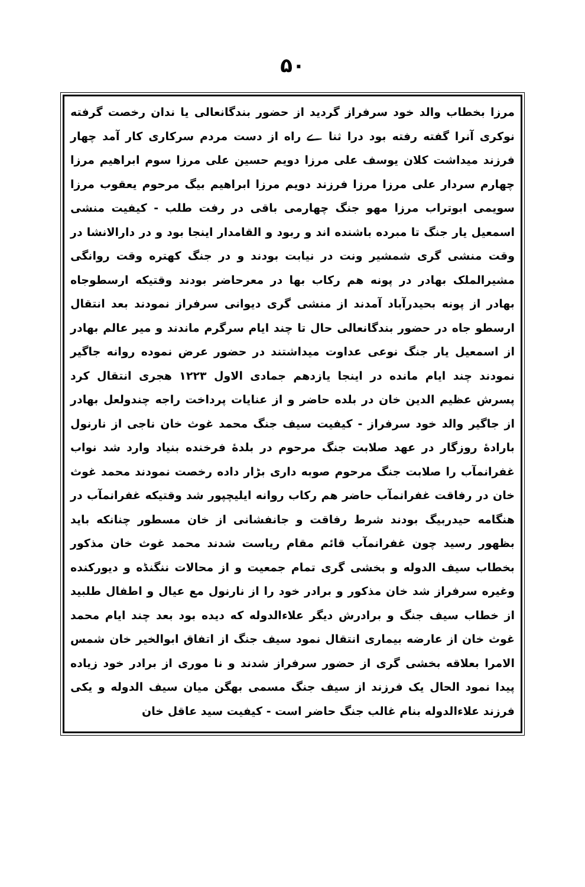۵۰
مرزا بخطاب والد خود سرفراز گردید از حضور بندگانعالی یا ندان رخصت گرفته نوکری آنرا گفته رفته بود درا ثنا ے راه از دست مردم سرکاری کار آمد چهار فرزند میداشت کلان یوسف علی مرزا دویم حسین علی مرزا سوم ابراهیم مرزا چهارم سردار علی مرزا مرزا فرزند دویم مرزا ابراهیم بیگ مرحوم یعقوب مرزا سویمی ابوتراب مرزا مهو جنگ چهارمی باقی در رفت طلب - کیفیت منشی اسمعیل یار جنگ تا مبرده باشنده اند و ربود و القامدار اینجا بود و در دارالانشا در وقت منشی گری شمشیر ونت در نیابت بودند و در جنگ کهتره وقت روانگی مشیرالملک بهادر در پونه هم رکاب بها در معرحاضر بودند وقتیکه ارسطوجاه بهادر از پونه بحیدرآباد آمدند از منشی گری دیوانی سرفراز نمودند بعد انتقال ارسطو جاه در حضور بندگانعالی حال تا چند ایام سرگرم ماندند و میر عالم بهادر از اسمعیل یار جنگ نوعی عداوت میداشتند در حضور عرض نموده روانه جاگیر نمودند چند ایام مانده در اینجا یازدهم جمادی الاول ۱۲۲۳ هجری انتقال کرد پسرش عظیم الدین خان در بلده حاضر و از عنایات پرداخت راجه چندولعل بهادر از جاگیر والد خود سرفراز - کیفیت سیف جنگ محمد غوث خان ناجی از نارنول بارادهٔ روزگار در عهد صلابت جنگ مرحوم در بلدهٔ فرخنده بنیاد وارد شد نواب غفرانمآب را صلابت جنگ مرحوم صوبه داری بڑار داده رخصت نمودند محمد غوث خان در رفاقت غفرانمآب حاضر هم رکاب روانه ایلیچپور شد وقتیکه غفرانمآب در هنگامه حیدربیگ بودند شرط رفاقت و جانفشانی از خان مسطور چنانکه باید بظهور رسید چون غفرانمآب قائم مقام ریاست شدند محمد غوث خان مذکور بخطاب سیف الدوله و بخشی گری تمام جمعیت و از محالات ننگنڈه و دیورکنده وغیره سرفراز شد خان مذکور و برادر خود را از نارنول مع عیال و اطفال طلبید از خطاب سیف جنگ و برادرش دیگر علاءالدوله که دیده بود بعد چند ایام محمد غوث خان از عارضه بیماری انتقال نمود سیف جنگ از اتفاق ابوالخیر خان شمس الامرا بعلاقه بخشی گری از حضور سرفراز شدند و نا موری از برادر خود زیاده پیدا نمود الحال یک فرزند از سیف جنگ مسمی بھگن میان سیف الدوله و یکی فرزند علاءالدوله بنام غالب جنگ حاضر است - کیفیت سید عاقل خان